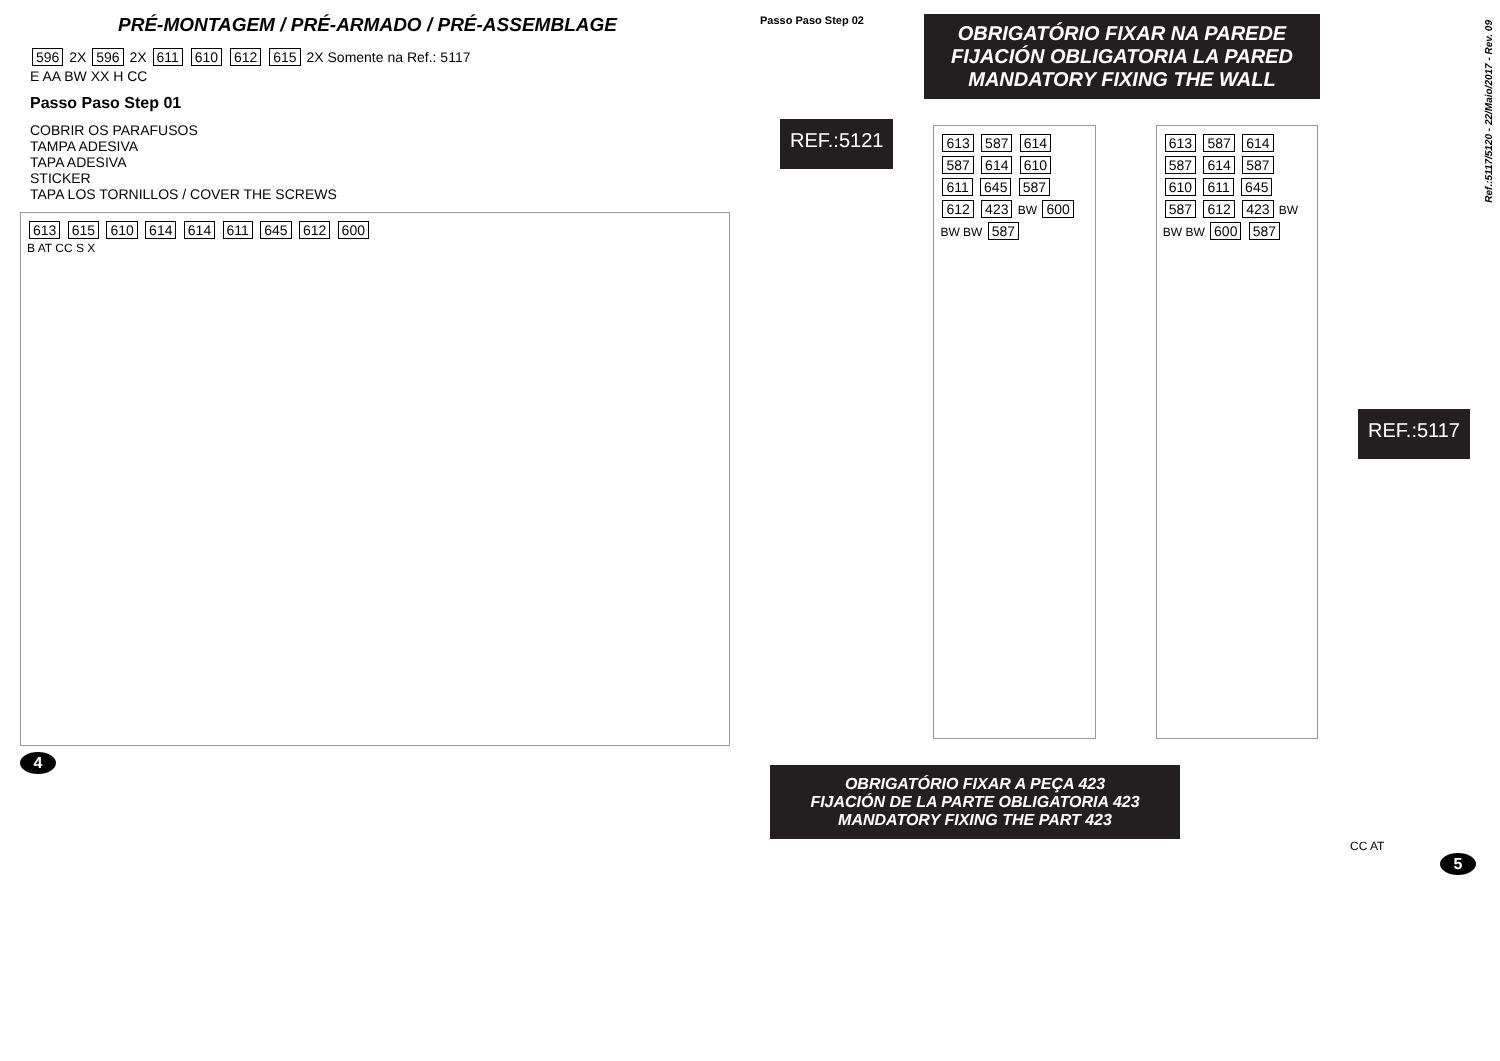PRÉ-MONTAGEM / PRÉ-ARMADO / PRÉ-ASSEMBLAGE
596 2X 596 2X 611 610 612 615 2X Somente na Ref.: 5117
E AA BW XX H CC
Passo Paso Step 01
COBRIR OS PARAFUSOS
TAMPA ADESIVA
TAPA ADESIVA
STICKER
TAPA LOS TORNILLOS / COVER THE SCREWS
613 615 610 614 614 611 645 612 600
B AT CC S X
4
Passo Paso Step 02
OBRIGATÓRIO FIXAR NA PAREDE
FIJACIÓN OBLIGATORIA LA PARED
MANDATORY FIXING THE WALL
REF.:5121
613 587 614 587 614 610 611 645 587 612 423 BW 600 BW BW 587
613 587 614 587 614 587 610 611 645 587 612 423 BW BW BW 600 587
REF.:5117
OBRIGATÓRIO FIXAR A PEÇA 423
FIJACIÓN DE LA PARTE OBLIGATORIA 423
MANDATORY FIXING THE PART 423
CC AT
5
Ref.:5117/5120 - 22/Maio/2017 - Rev. 09